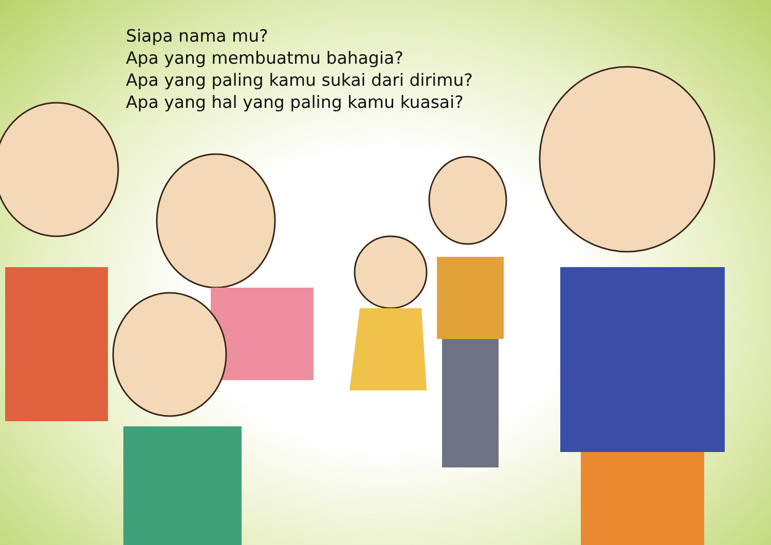Siapa nama mu?
Apa yang membuatmu bahagia?
Apa yang paling kamu sukai dari dirimu?
Apa yang hal yang paling kamu kuasai?